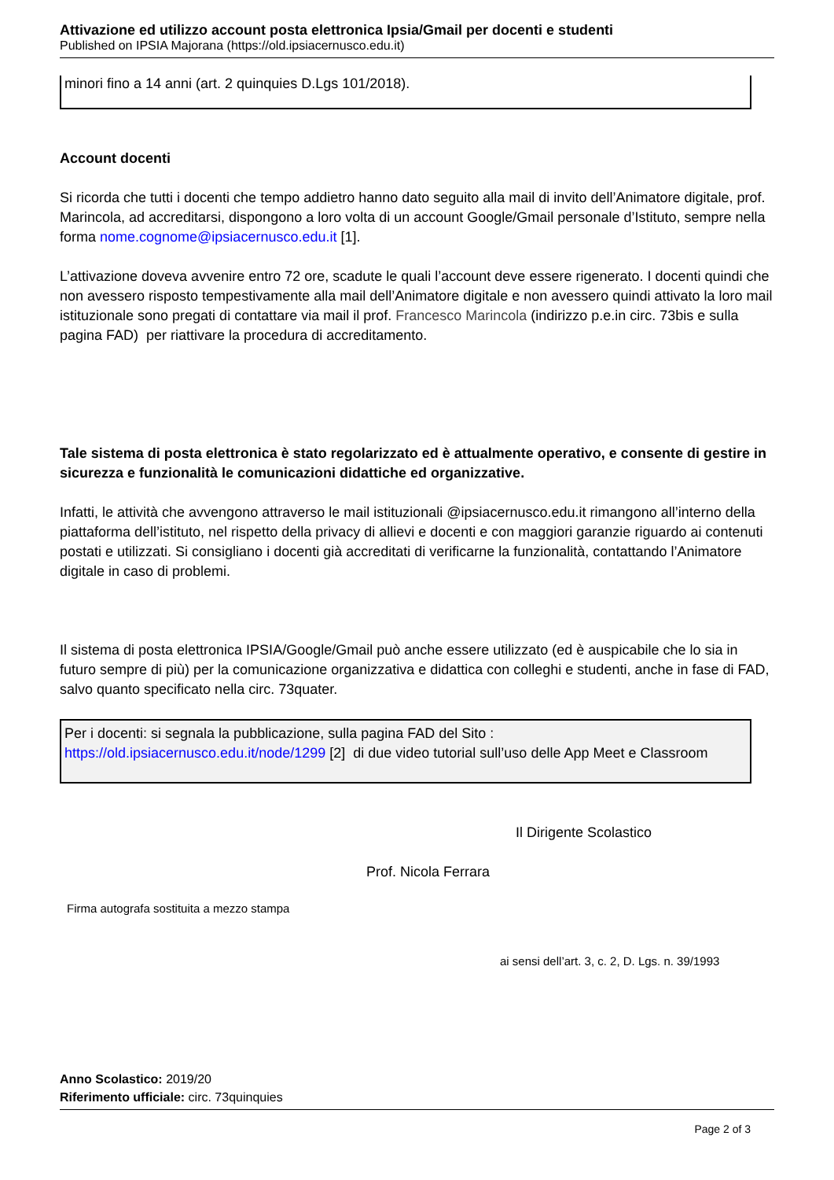Attivazione ed utilizzo account posta elettronica Ipsia/Gmail per docenti e studenti
Published on IPSIA Majorana (https://old.ipsiacernusco.edu.it)
minori fino a 14 anni (art. 2 quinquies D.Lgs 101/2018).
Account docenti
Si ricorda che tutti i docenti che tempo addietro hanno dato seguito alla mail di invito dell’Animatore digitale, prof. Marincola, ad accreditarsi, dispongono a loro volta di un account Google/Gmail personale d’Istituto, sempre nella forma nome.cognome@ipsiacernusco.edu.it [1].
L’attivazione doveva avvenire entro 72 ore, scadute le quali l’account deve essere rigenerato. I docenti quindi che non avessero risposto tempestivamente alla mail dell’Animatore digitale e non avessero quindi attivato la loro mail istituzionale sono pregati di contattare via mail il prof. Francesco Marincola (indirizzo p.e.in circ. 73bis e sulla pagina FAD) per riattivare la procedura di accreditamento.
Tale sistema di posta elettronica è stato regolarizzato ed è attualmente operativo, e consente di gestire in sicurezza e funzionalità le comunicazioni didattiche ed organizzative.
Infatti, le attività che avvengono attraverso le mail istituzionali @ipsiacernusco.edu.it rimangono all’interno della piattaforma dell’istituto, nel rispetto della privacy di allievi e docenti e con maggiori garanzie riguardo ai contenuti postati e utilizzati. Si consigliano i docenti già accreditati di verificarne la funzionalità, contattando l’Animatore digitale in caso di problemi.
Il sistema di posta elettronica IPSIA/Google/Gmail può anche essere utilizzato (ed è auspicabile che lo sia in futuro sempre di più) per la comunicazione organizzativa e didattica con colleghi e studenti, anche in fase di FAD, salvo quanto specificato nella circ. 73quater.
Per i docenti: si segnala la pubblicazione, sulla pagina FAD del Sito :
https://old.ipsiacernusco.edu.it/node/1299 [2] di due video tutorial sull’uso delle App Meet e Classroom
Il Dirigente Scolastico
Prof. Nicola Ferrara
Firma autografa sostituita a mezzo stampa
ai sensi dell’art. 3, c. 2, D. Lgs. n. 39/1993
Anno Scolastico: 2019/20
Riferimento ufficiale: circ. 73quinquies
Page 2 of 3